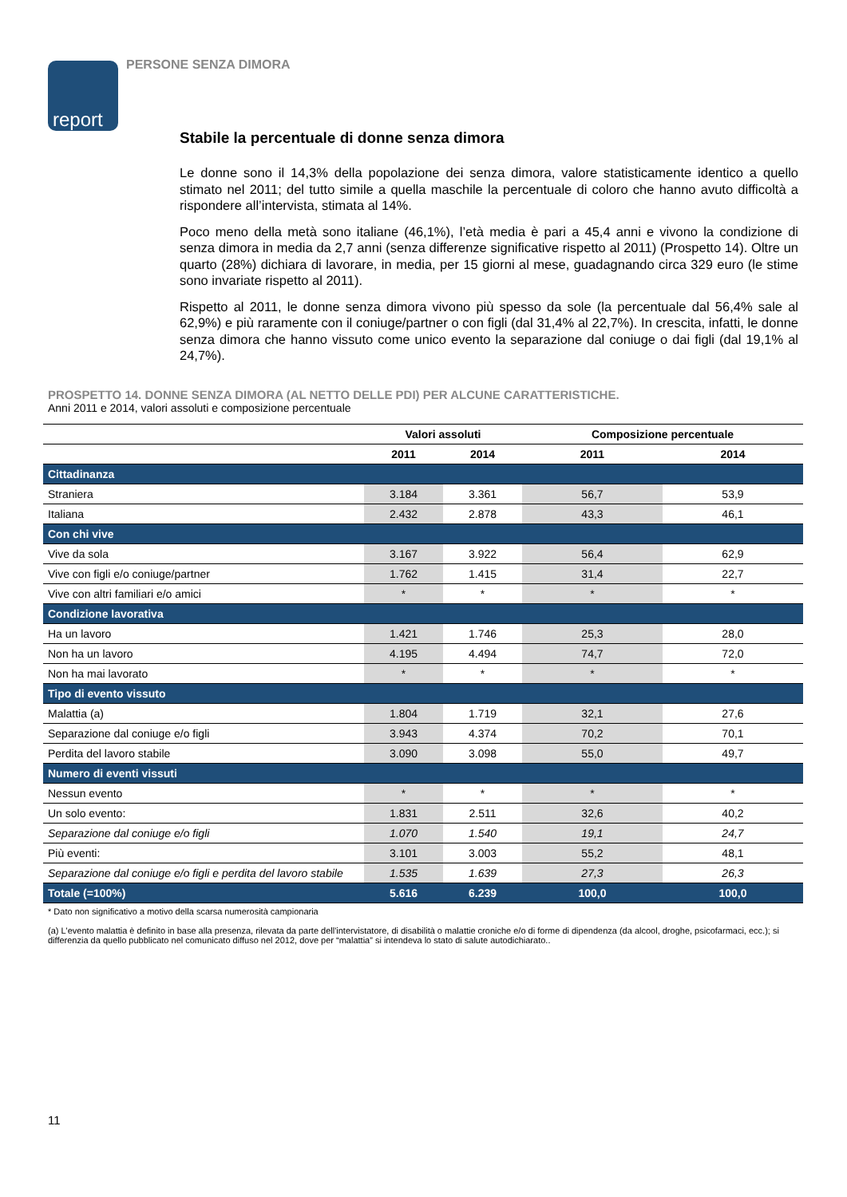report PERSONE SENZA DIMORA
Stabile la percentuale di donne senza dimora
Le donne sono il 14,3% della popolazione dei senza dimora, valore statisticamente identico a quello stimato nel 2011; del tutto simile a quella maschile la percentuale di coloro che hanno avuto difficoltà a rispondere all’intervista, stimata al 14%.
Poco meno della metà sono italiane (46,1%), l’età media è pari a 45,4 anni e vivono la condizione di senza dimora in media da 2,7 anni (senza differenze significative rispetto al 2011) (Prospetto 14). Oltre un quarto (28%) dichiara di lavorare, in media, per 15 giorni al mese, guadagnando circa 329 euro (le stime sono invariate rispetto al 2011).
Rispetto al 2011, le donne senza dimora vivono più spesso da sole (la percentuale dal 56,4% sale al 62,9%) e più raramente con il coniuge/partner o con figli (dal 31,4% al 22,7%). In crescita, infatti, le donne senza dimora che hanno vissuto come unico evento la separazione dal coniuge o dai figli (dal 19,1% al 24,7%).
PROSPETTO 14. DONNE SENZA DIMORA (AL NETTO DELLE PDI) PER ALCUNE CARATTERISTICHE.
Anni 2011 e 2014, valori assoluti e composizione percentuale
| | Valori assoluti | | Composizione percentuale | |
| --- | --- | --- | --- | --- |
| | 2011 | 2014 | 2011 | 2014 |
| Cittadinanza | | | | |
| Straniera | 3.184 | 3.361 | 56,7 | 53,9 |
| Italiana | 2.432 | 2.878 | 43,3 | 46,1 |
| Con chi vive | | | | |
| Vive da sola | 3.167 | 3.922 | 56,4 | 62,9 |
| Vive con figli e/o coniuge/partner | 1.762 | 1.415 | 31,4 | 22,7 |
| Vive con altri familiari e/o amici | * | * | * | * |
| Condizione lavorativa | | | | |
| Ha un lavoro | 1.421 | 1.746 | 25,3 | 28,0 |
| Non ha un lavoro | 4.195 | 4.494 | 74,7 | 72,0 |
| Non ha mai lavorato | * | * | * | * |
| Tipo di evento vissuto | | | | |
| Malattia (a) | 1.804 | 1.719 | 32,1 | 27,6 |
| Separazione dal coniuge e/o figli | 3.943 | 4.374 | 70,2 | 70,1 |
| Perdita del lavoro stabile | 3.090 | 3.098 | 55,0 | 49,7 |
| Numero di eventi vissuti | | | | |
| Nessun evento | * | * | * | * |
| Un solo evento: | 1.831 | 2.511 | 32,6 | 40,2 |
| Separazione dal coniuge e/o figli | 1.070 | 1.540 | 19,1 | 24,7 |
| Più eventi: | 3.101 | 3.003 | 55,2 | 48,1 |
| Separazione dal coniuge e/o figli e perdita del lavoro stabile | 1.535 | 1.639 | 27,3 | 26,3 |
| Totale (=100%) | 5.616 | 6.239 | 100,0 | 100,0 |
* Dato non significativo a motivo della scarsa numerosità campionaria
(a) L'evento malattia è definito in base alla presenza, rilevata da parte dell'intervistatore, di disabilità o malattie croniche e/o di forme di dipendenza (da alcool, droghe, psicofarmaci, ecc.); si differenzia da quello pubblicato nel comunicato diffuso nel 2012, dove per “malattia” si intendeva lo stato di salute autodichiarato..
11